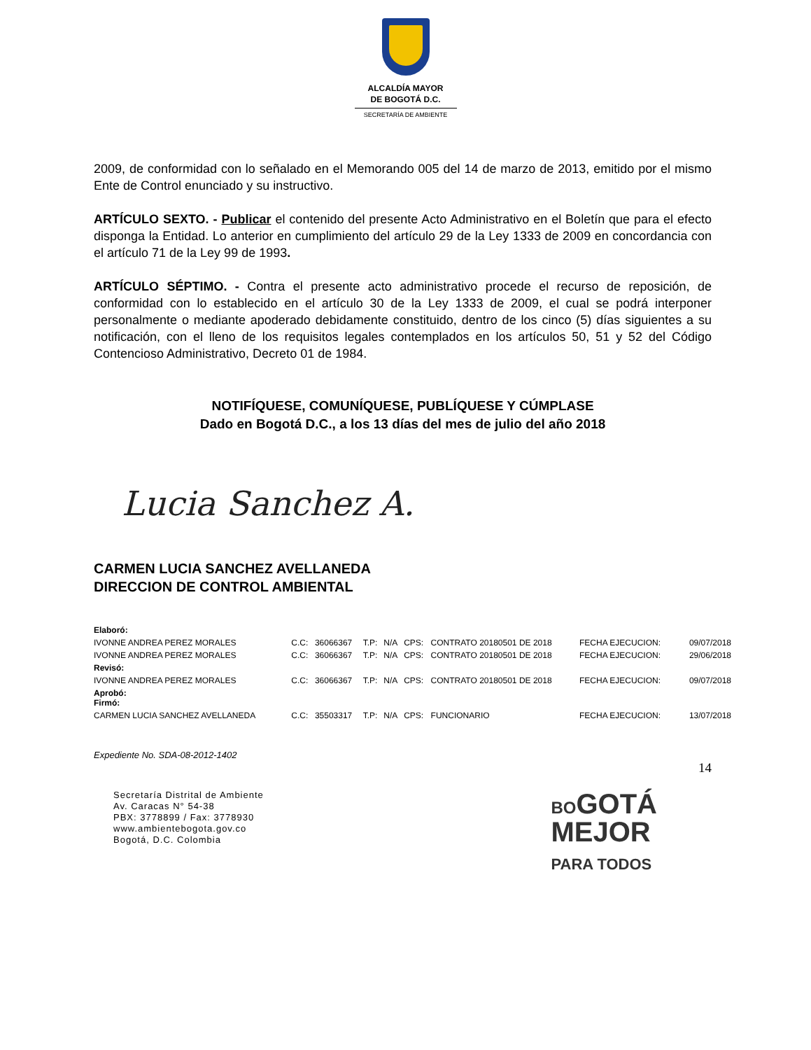ALCALDÍA MAYOR
DE BOGOTÁ D.C.
SECRETARÍA DE AMBIENTE
2009, de conformidad con lo señalado en el Memorando 005 del 14 de marzo de 2013, emitido por el mismo Ente de Control enunciado y su instructivo.
ARTÍCULO SEXTO. - Publicar el contenido del presente Acto Administrativo en el Boletín que para el efecto disponga la Entidad. Lo anterior en cumplimiento del artículo 29 de la Ley 1333 de 2009 en concordancia con el artículo 71 de la Ley 99 de 1993.
ARTÍCULO SÉPTIMO. - Contra el presente acto administrativo procede el recurso de reposición, de conformidad con lo establecido en el artículo 30 de la Ley 1333 de 2009, el cual se podrá interponer personalmente o mediante apoderado debidamente constituido, dentro de los cinco (5) días siguientes a su notificación, con el lleno de los requisitos legales contemplados en los artículos 50, 51 y 52 del Código Contencioso Administrativo, Decreto 01 de 1984.
NOTIFÍQUESE, COMUNÍQUESE, PUBLÍQUESE Y CÚMPLASE
Dado en Bogotá D.C., a los 13 días del mes de julio del año 2018
Lucia Sanchez A.
CARMEN LUCIA SANCHEZ AVELLANEDA
DIRECCION DE CONTROL AMBIENTAL
| Elaboró: | | | | | | | | |
| IVONNE ANDREA PEREZ MORALES | C.C: | 36066367 | T.P: | N/A | CPS: | CONTRATO 20180501 DE 2018 | FECHA EJECUCION: | 09/07/2018 |
| IVONNE ANDREA PEREZ MORALES | C.C: | 36066367 | T.P: | N/A | CPS: | CONTRATO 20180501 DE 2018 | FECHA EJECUCION: | 29/06/2018 |
| Revisó: | | | | | | | | |
| IVONNE ANDREA PEREZ MORALES | C.C: | 36066367 | T.P: | N/A | CPS: | CONTRATO 20180501 DE 2018 | FECHA EJECUCION: | 09/07/2018 |
| Aprobó: Firmó: | | | | | | | | |
| CARMEN LUCIA SANCHEZ AVELLANEDA | C.C: | 35503317 | T.P: | N/A | CPS: | FUNCIONARIO | FECHA EJECUCION: | 13/07/2018 |
Expediente No. SDA-08-2012-1402
14
Secretaría Distrital de Ambiente
Av. Caracas N° 54-38
PBX: 3778899 / Fax: 3778930
www.ambientebogota.gov.co
Bogotá, D.C. Colombia
BOGOTÁ
MEJOR
PARA TODOS